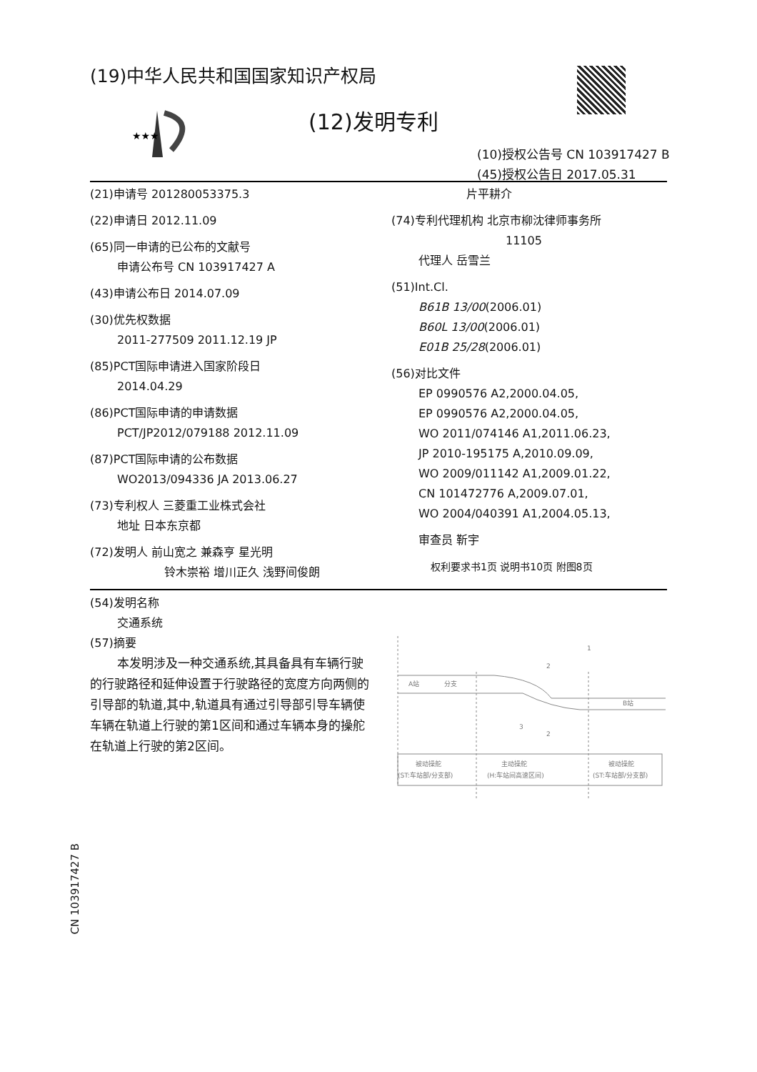(19)中华人民共和国国家知识产权局
★★★
(12)发明专利
(10)授权公告号 CN 103917427 B
(45)授权公告日 2017.05.31
(21)申请号 201280053375.3
(22)申请日 2012.11.09
(65)同一申请的已公布的文献号
申请公布号 CN 103917427 A
(43)申请公布日 2014.07.09
(30)优先权数据
2011-277509 2011.12.19 JP
(85)PCT国际申请进入国家阶段日
2014.04.29
(86)PCT国际申请的申请数据
PCT/JP2012/079188 2012.11.09
(87)PCT国际申请的公布数据
WO2013/094336 JA 2013.06.27
(73)专利权人 三菱重工业株式会社
地址 日本东京都
(72)发明人 前山宽之 兼森亨 星光明
铃木崇裕 增川正久 浅野间俊朗
片平耕介
(74)专利代理机构 北京市柳沈律师事务所
11105
代理人 岳雪兰
(51)Int.Cl.
B61B 13/00(2006.01)
B60L 13/00(2006.01)
E01B 25/28(2006.01)
(56)对比文件
EP 0990576 A2,2000.04.05,
EP 0990576 A2,2000.04.05,
WO 2011/074146 A1,2011.06.23,
JP 2010-195175 A,2010.09.09,
WO 2009/011142 A1,2009.01.22,
CN 101472776 A,2009.07.01,
WO 2004/040391 A1,2004.05.13,
审查员 靳宇
权利要求书1页 说明书10页 附图8页
(54)发明名称
交通系统
(57)摘要
本发明涉及一种交通系统,其具备具有车辆行驶的行驶路径和延伸设置于行驶路径的宽度方向两侧的引导部的轨道,其中,轨道具有通过引导部引导车辆使车辆在轨道上行驶的第1区间和通过车辆本身的操舵在轨道上行驶的第2区间。
A站
分支
B站
被动操舵
主动操舵
被动操舵
(ST:车站部/分支部)
(H:车站间高速区间)
(ST:车站部/分支部)
1
2
2
3
CN 103917427 B